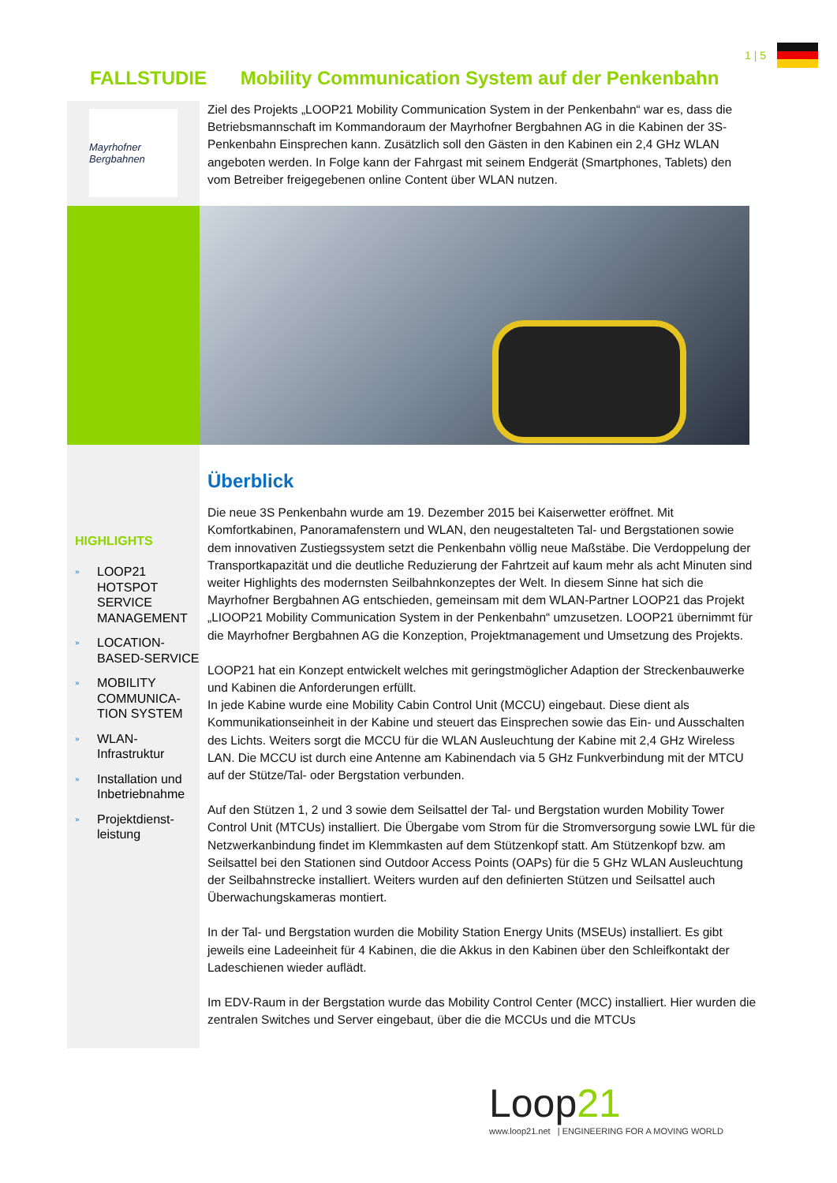1 | 5
FALLSTUDIE Mobility Communication System auf der Penkenbahn
Mayrhofner Bergbahnen
Ziel des Projekts „LOOP21 Mobility Communication System in der Penkenbahn“ war es, dass die Betriebsmannschaft im Kommandoraum der Mayrhofner Bergbahnen AG in die Kabinen der 3S-Penkenbahn Einsprechen kann. Zusätzlich soll den Gästen in den Kabinen ein 2,4 GHz WLAN angeboten werden. In Folge kann der Fahrgast mit seinem Endgerät (Smartphones, Tablets) den vom Betreiber freigegebenen online Content über WLAN nutzen.
HIGHLIGHTS
» LOOP21 HOTSPOT SERVICE MANAGEMENT
» LOCATION-BASED-SERVICE
» MOBILITY COMMUNICA-TION SYSTEM
» WLAN-Infrastruktur
» Installation und Inbetriebnahme
» Projektdienst-leistung
Überblick
Die neue 3S Penkenbahn wurde am 19. Dezember 2015 bei Kaiserwetter eröffnet. Mit Komfortkabinen, Panoramafenstern und WLAN, den neugestalteten Tal- und Bergstationen sowie dem innovativen Zustiegssystem setzt die Penkenbahn völlig neue Maßstäbe. Die Verdoppelung der Transportkapazität und die deutliche Reduzierung der Fahrtzeit auf kaum mehr als acht Minuten sind weiter Highlights des modernsten Seilbahnkonzeptes der Welt. In diesem Sinne hat sich die Mayrhofner Bergbahnen AG entschieden, gemeinsam mit dem WLAN-Partner LOOP21 das Projekt „LIOOP21 Mobility Communication System in der Penkenbahn“ umzusetzen. LOOP21 übernimmt für die Mayrhofner Bergbahnen AG die Konzeption, Projektmanagement und Umsetzung des Projekts.
LOOP21 hat ein Konzept entwickelt welches mit geringstmöglicher Adaption der Streckenbauwerke und Kabinen die Anforderungen erfüllt.
In jede Kabine wurde eine Mobility Cabin Control Unit (MCCU) eingebaut. Diese dient als Kommunikationseinheit in der Kabine und steuert das Einsprechen sowie das Ein- und Ausschalten des Lichts. Weiters sorgt die MCCU für die WLAN Ausleuchtung der Kabine mit 2,4 GHz Wireless LAN. Die MCCU ist durch eine Antenne am Kabinendach via 5 GHz Funkverbindung mit der MTCU auf der Stütze/Tal- oder Bergstation verbunden.
Auf den Stützen 1, 2 und 3 sowie dem Seilsattel der Tal- und Bergstation wurden Mobility Tower Control Unit (MTCUs) installiert. Die Übergabe vom Strom für die Stromversorgung sowie LWL für die Netzwerkanbindung findet im Klemmkasten auf dem Stützenkopf statt. Am Stützenkopf bzw. am Seilsattel bei den Stationen sind Outdoor Access Points (OAPs) für die 5 GHz WLAN Ausleuchtung der Seilbahnstrecke installiert. Weiters wurden auf den definierten Stützen und Seilsattel auch Überwachungskameras montiert.
In der Tal- und Bergstation wurden die Mobility Station Energy Units (MSEUs) installiert. Es gibt jeweils eine Ladeeinheit für 4 Kabinen, die die Akkus in den Kabinen über den Schleifkontakt der Ladeschienen wieder auflädt.
Im EDV-Raum in der Bergstation wurde das Mobility Control Center (MCC) installiert. Hier wurden die zentralen Switches und Server eingebaut, über die die MCCUs und die MTCUs
Loop21
www.loop21.net | ENGINEERING FOR A MOVING WORLD